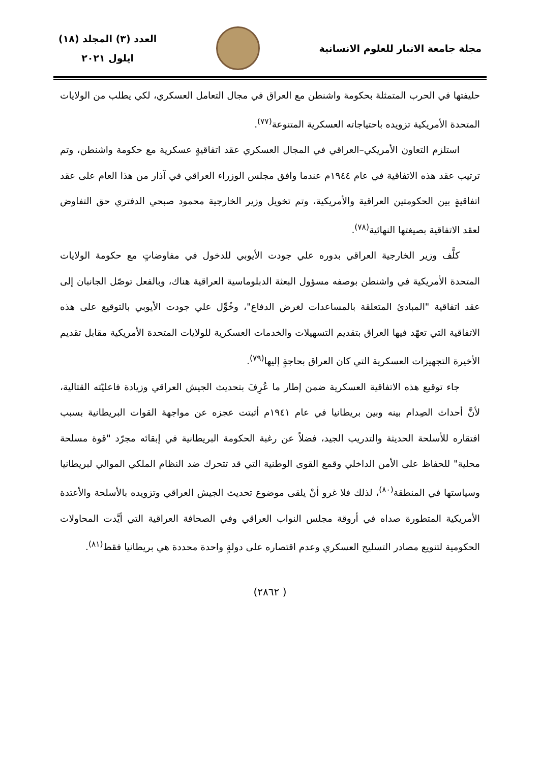مجلة جامعة الانبار للعلوم الانسانية
العدد (٣) المجلد (١٨)
ايلول ٢٠٢١
حليفتها في الحرب المتمثلة بحكومة واشنطن مع العراق في مجال التعامل العسكري، لكي يطلب من الولايات المتحدة الأمريكية تزويده باحتياجاته العسكرية المتنوعة<sup>(٧٧)</sup>.
استلزم التعاون الأمريكي–العراقي في المجال العسكري عقد اتفاقيةٍ عسكرية مع حكومة واشنطن، وتم ترتيب عقد هذه الاتفاقية في عام ١٩٤٤م عندما وافق مجلس الوزراء العراقي في آذار من هذا العام على عقد اتفاقيةٍ بين الحكومتين العراقية والأمريكية، وتم تخويل وزير الخارجية محمود صبحي الدفتري حق التفاوض لعقد الاتفاقية بصيغتها النهائية<sup>(٧٨)</sup>.
كلَّف وزير الخارجية العراقي بدوره علي جودت الأيوبي للدخول في مفاوضاتٍ مع حكومة الولايات المتحدة الأمريكية في واشنطن بوصفه مسؤول البعثة الدبلوماسية العراقية هناك، وبالفعل توصّل الجانبان إلى عقد اتفاقية "المبادئ المتعلقة بالمساعدات لغرض الدفاع"، وخُوِّل علي جودت الأيوبي بالتوقيع على هذه الاتفاقية التي تعهّد فيها العراق بتقديم التسهيلات والخدمات العسكرية للولايات المتحدة الأمريكية مقابل تقديم الأخيرة التجهيزات العسكرية التي كان العراق بحاجةٍ إليها<sup>(٧٩)</sup>.
جاء توقيع هذه الاتفاقية العسكرية ضمن إطار ما عُرِفَ بتحديث الجيش العراقي وزيادة فاعليّته القتالية، لأنَّ أحداث الصِدام بينه وبين بريطانيا في عام ١٩٤١م أثبتت عجزه عن مواجهة القوات البريطانية بسبب افتقاره للأسلحة الحديثة والتدريب الجيد، فضلاً عن رغبة الحكومة البريطانية في إبقائه مجرّد "قوة مسلحة محلية" للحفاظ على الأمن الداخلي وقمع القوى الوطنية التي قد تتحرك ضد النظام الملكي الموالي لبريطانيا وسياستها في المنطقة<sup>(٨٠)</sup>، لذلك فلا غرو أنْ يلقى موضوع تحديث الجيش العراقي وتزويده بالأسلحة والأعتدة الأمريكية المتطورة صداه في أروقة مجلس النواب العراقي وفي الصحافة العراقية التي أيَّدت المحاولات الحكومية لتنويع مصادر التسليح العسكري وعدم اقتصاره على دولةٍ واحدة محددة هي بريطانيا فقط<sup>(٨١)</sup>.
( ٢٨٦٢)